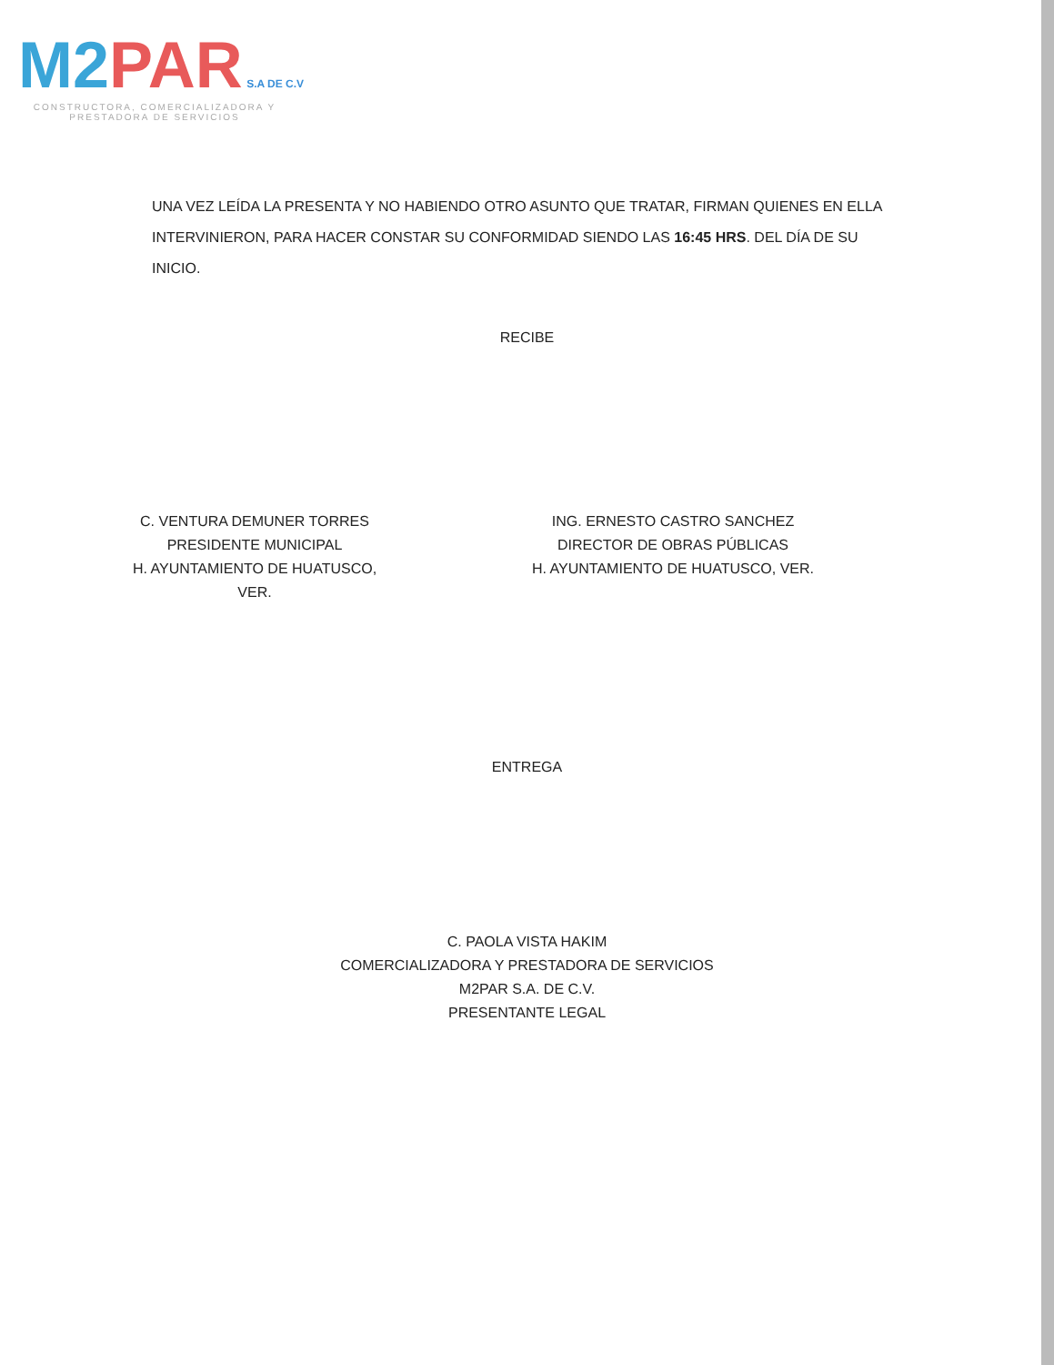M2 PAR S.A DE C.V
CONSTRUCTORA, COMERCIALIZADORA Y PRESTADORA DE SERVICIOS
UNA VEZ LEÍDA LA PRESENTA Y NO HABIENDO OTRO ASUNTO QUE TRATAR, FIRMAN QUIENES EN ELLA INTERVINIERON, PARA HACER CONSTAR SU CONFORMIDAD SIENDO LAS 16:45 HRS. DEL DÍA DE SU INICIO.
RECIBE
C. VENTURA DEMUNER TORRES
PRESIDENTE MUNICIPAL
H. AYUNTAMIENTO DE HUATUSCO, VER.
ING. ERNESTO CASTRO SANCHEZ
DIRECTOR DE OBRAS PÚBLICAS
H. AYUNTAMIENTO DE HUATUSCO, VER.
ENTREGA
C. PAOLA VISTA HAKIM
COMERCIALIZADORA Y PRESTADORA DE SERVICIOS
M2PAR S.A. DE C.V.
PRESENTANTE LEGAL